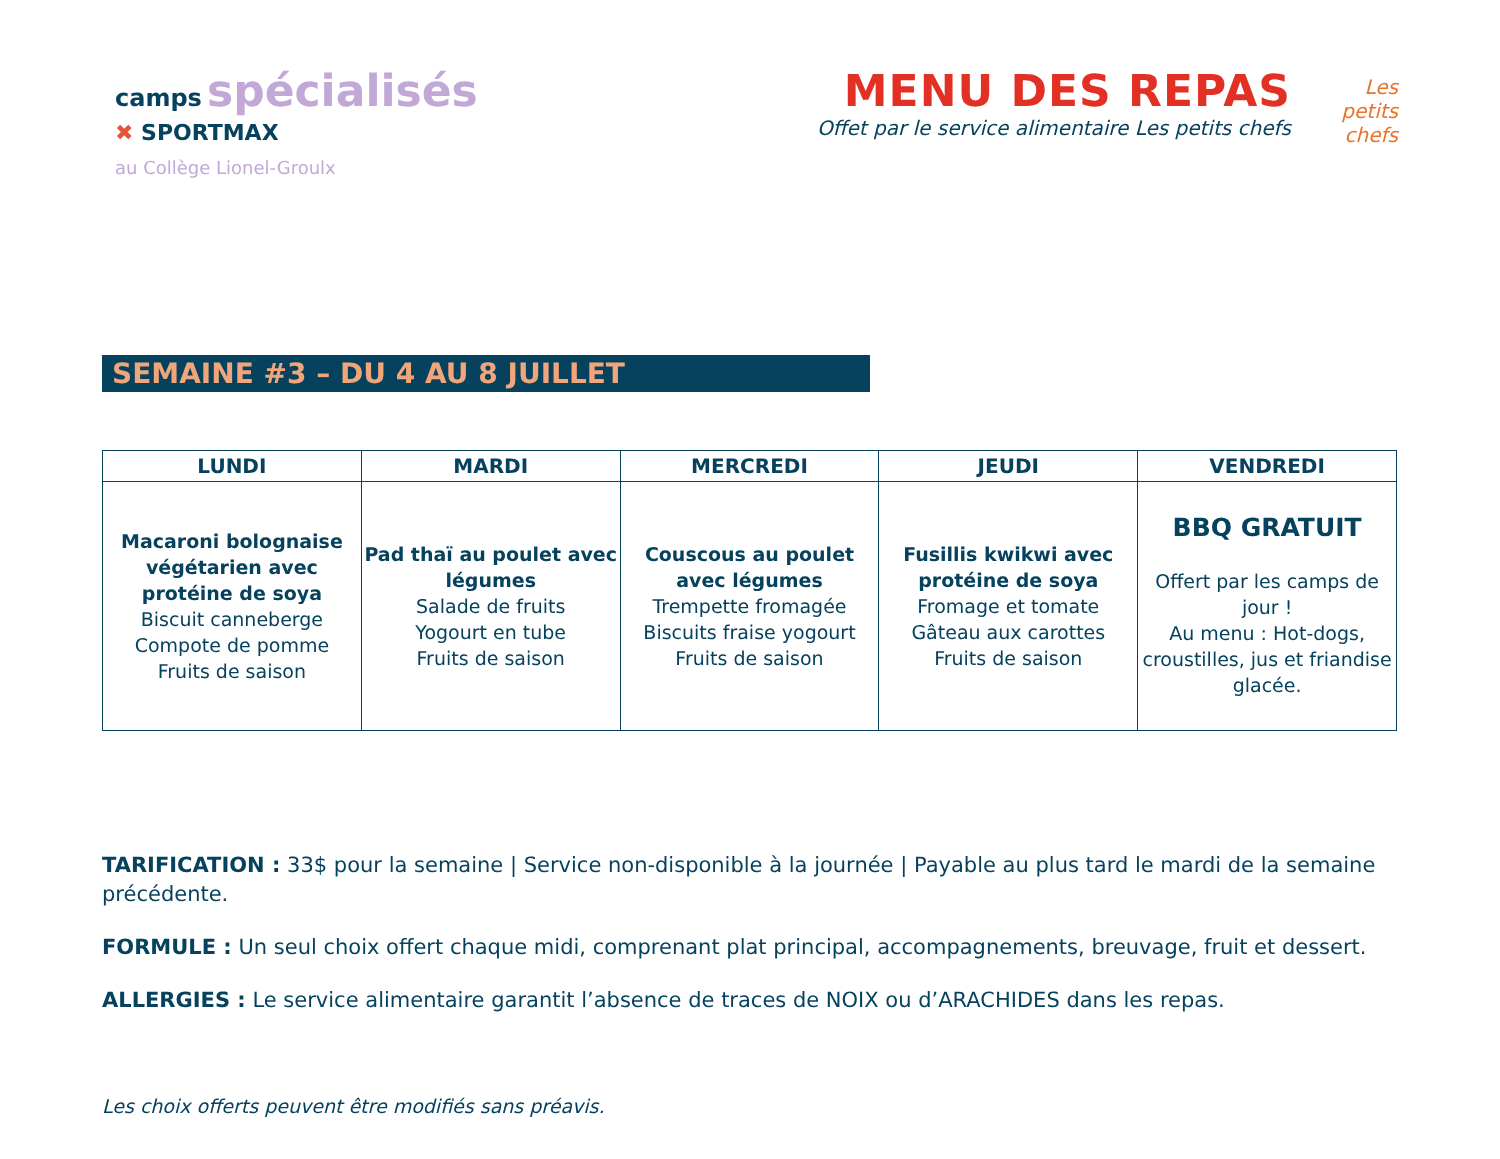camps spécialisés
✖ SPORTMAX
au Collège Lionel-Groulx
MENU DES REPAS
Offet par le service alimentaire Les petits chefs
Les petits chefs
SEMAINE #3 – DU 4 AU 8 JUILLET
| LUNDI | MARDI | MERCREDI | JEUDI | VENDREDI |
| --- | --- | --- | --- | --- |
| Macaroni bolognaise végétarien avec protéine de soya Biscuit canneberge Compote de pomme Fruits de saison | Pad thaï au poulet avec légumes Salade de fruits Yogourt en tube Fruits de saison | Couscous au poulet avec légumes Trempette fromagée Biscuits fraise yogourt Fruits de saison | Fusillis kwikwi avec protéine de soya Fromage et tomate Gâteau aux carottes Fruits de saison | BBQ GRATUIT Offert par les camps de jour ! Au menu : Hot-dogs, croustilles, jus et friandise glacée. |
TARIFICATION : 33$ pour la semaine | Service non-disponible à la journée | Payable au plus tard le mardi de la semaine précédente.
FORMULE : Un seul choix offert chaque midi, comprenant plat principal, accompagnements, breuvage, fruit et dessert.
ALLERGIES : Le service alimentaire garantit l’absence de traces de NOIX ou d’ARACHIDES dans les repas.
Les choix offerts peuvent être modifiés sans préavis.